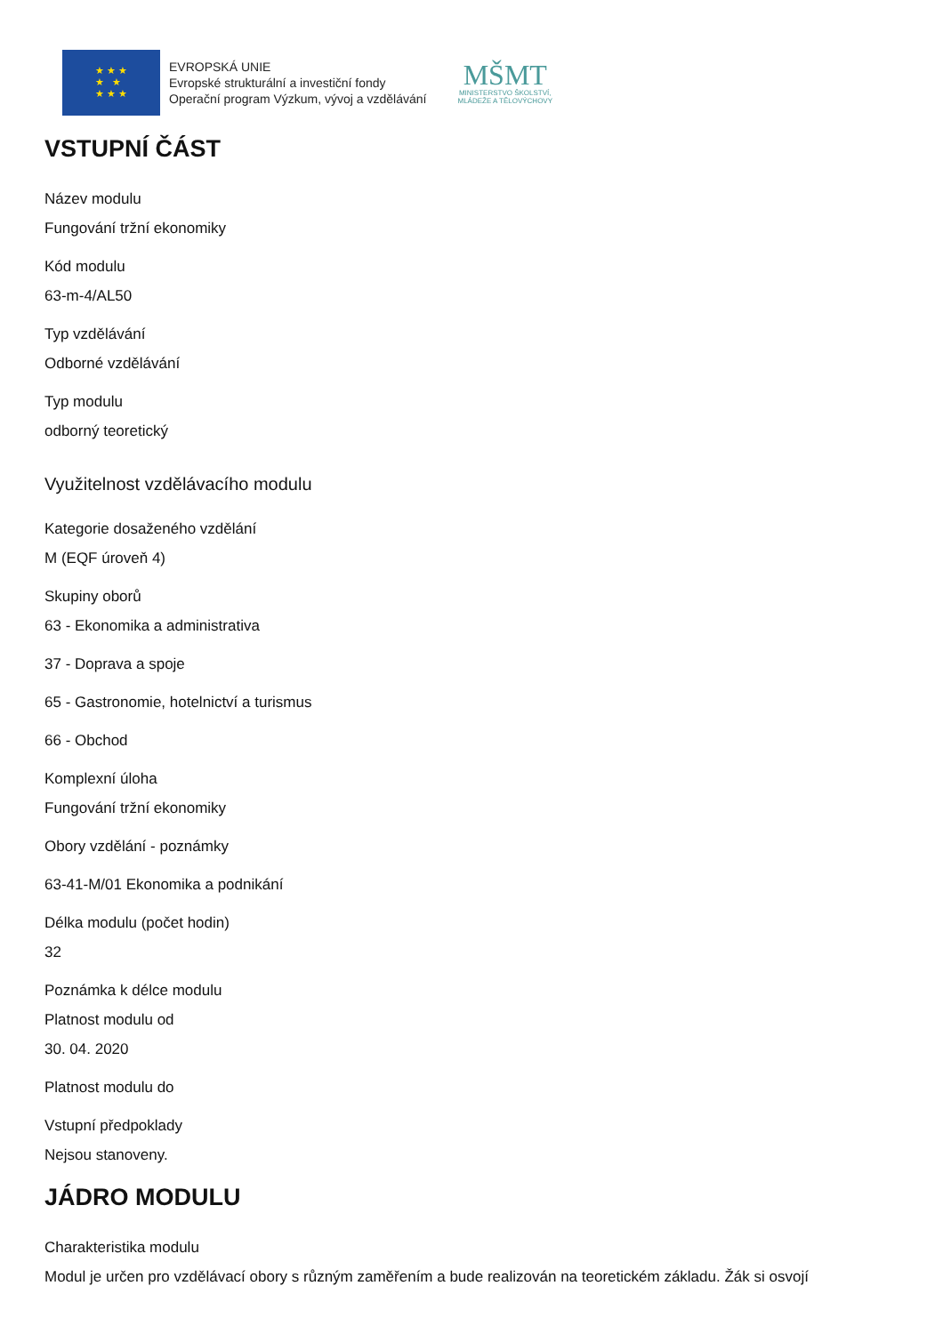★ ★ ★
★ ★
★ ★ ★
EVROPSKÁ UNIE
Evropské strukturální a investiční fondy
Operační program Výzkum, vývoj a vzdělávání
MŠMT
MINISTERSTVO ŠKOLSTVÍ,
MLÁDEŽE A TĚLOVÝCHOVY
VSTUPNÍ ČÁST
Název modulu
Fungování tržní ekonomiky
Kód modulu
63-m-4/AL50
Typ vzdělávání
Odborné vzdělávání
Typ modulu
odborný teoretický
Využitelnost vzdělávacího modulu
Kategorie dosaženého vzdělání
M (EQF úroveň 4)
Skupiny oborů
63 - Ekonomika a administrativa
37 - Doprava a spoje
65 - Gastronomie, hotelnictví a turismus
66 - Obchod
Komplexní úloha
Fungování tržní ekonomiky
Obory vzdělání - poznámky
63-41-M/01 Ekonomika a podnikání
Délka modulu (počet hodin)
32
Poznámka k délce modulu
Platnost modulu od
30. 04. 2020
Platnost modulu do
Vstupní předpoklady
Nejsou stanoveny.
JÁDRO MODULU
Charakteristika modulu
Modul je určen pro vzdělávací obory s různým zaměřením a bude realizován na teoretickém základu. Žák si osvojí